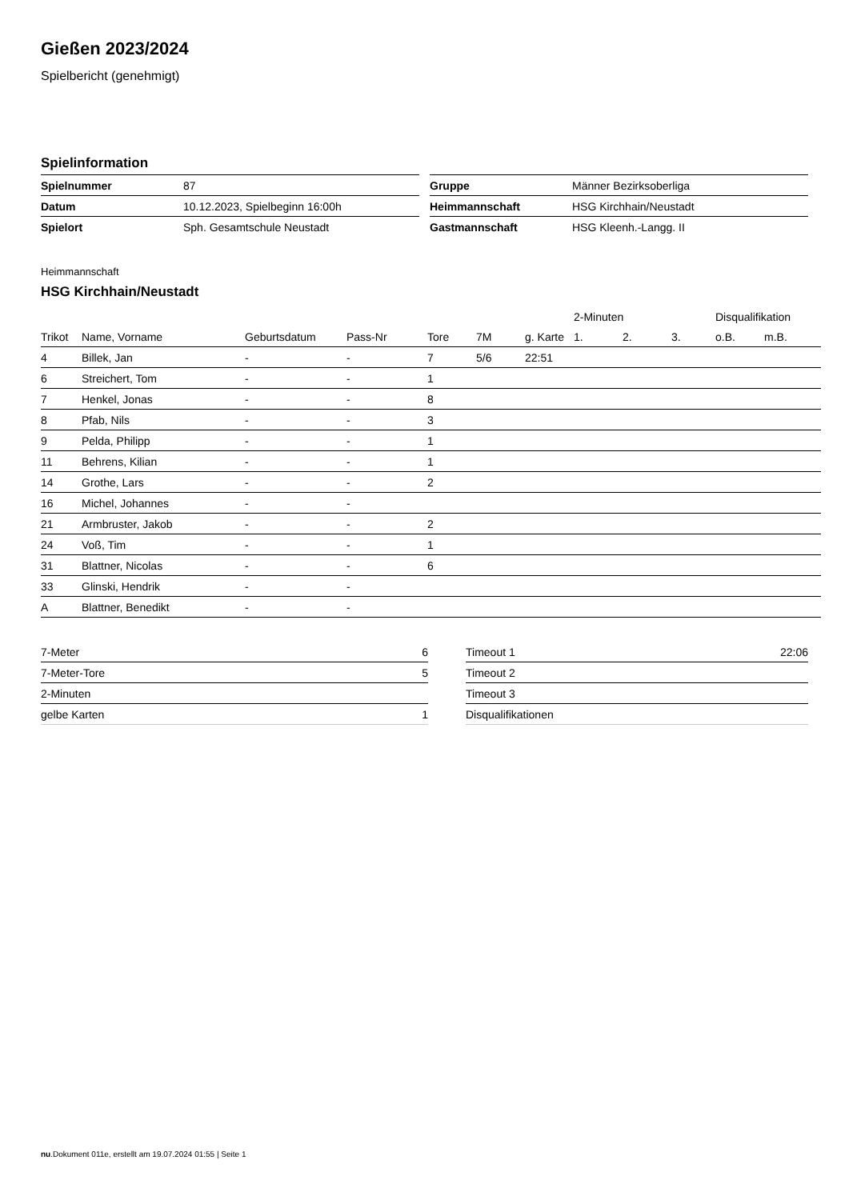Gießen 2023/2024
Spielbericht (genehmigt)
Spielinformation
| Spielnummer | 87 |
| Datum | 10.12.2023, Spielbeginn 16:00h |
| Spielort | Sph. Gesamtschule Neustadt |
| Gruppe | Männer Bezirksoberliga |
| Heimmannschaft | HSG Kirchhain/Neustadt |
| Gastmannschaft | HSG Kleenh.-Langg. II |
Heimmannschaft
HSG Kirchhain/Neustadt
| | | | | | | | 2-Minuten | | | Disqualifikation | |
| --- | --- | --- | --- | --- | --- | --- | --- | --- | --- | --- | --- |
| Trikot | Name, Vorname | Geburtsdatum | Pass-Nr | Tore | 7M | g. Karte | 1. | 2. | 3. | o.B. | m.B. |
| 4 | Billek, Jan | - | - | 7 | 5/6 | 22:51 | | | | | |
| 6 | Streichert, Tom | - | - | 1 | | | | | | | |
| 7 | Henkel, Jonas | - | - | 8 | | | | | | | |
| 8 | Pfab, Nils | - | - | 3 | | | | | | | |
| 9 | Pelda, Philipp | - | - | 1 | | | | | | | |
| 11 | Behrens, Kilian | - | - | 1 | | | | | | | |
| 14 | Grothe, Lars | - | - | 2 | | | | | | | |
| 16 | Michel, Johannes | - | - | | | | | | | | |
| 21 | Armbruster, Jakob | - | - | 2 | | | | | | | |
| 24 | Voß, Tim | - | - | 1 | | | | | | | |
| 31 | Blattner, Nicolas | - | - | 6 | | | | | | | |
| 33 | Glinski, Hendrik | - | - | | | | | | | | |
| A | Blattner, Benedikt | - | - | | | | | | | | |
| 7-Meter | 6 |
| 7-Meter-Tore | 5 |
| 2-Minuten | |
| gelbe Karten | 1 |
| Timeout 1 | 22:06 |
| Timeout 2 | |
| Timeout 3 | |
| Disqualifikationen | |
nu.Dokument 011e, erstellt am 19.07.2024 01:55 | Seite 1